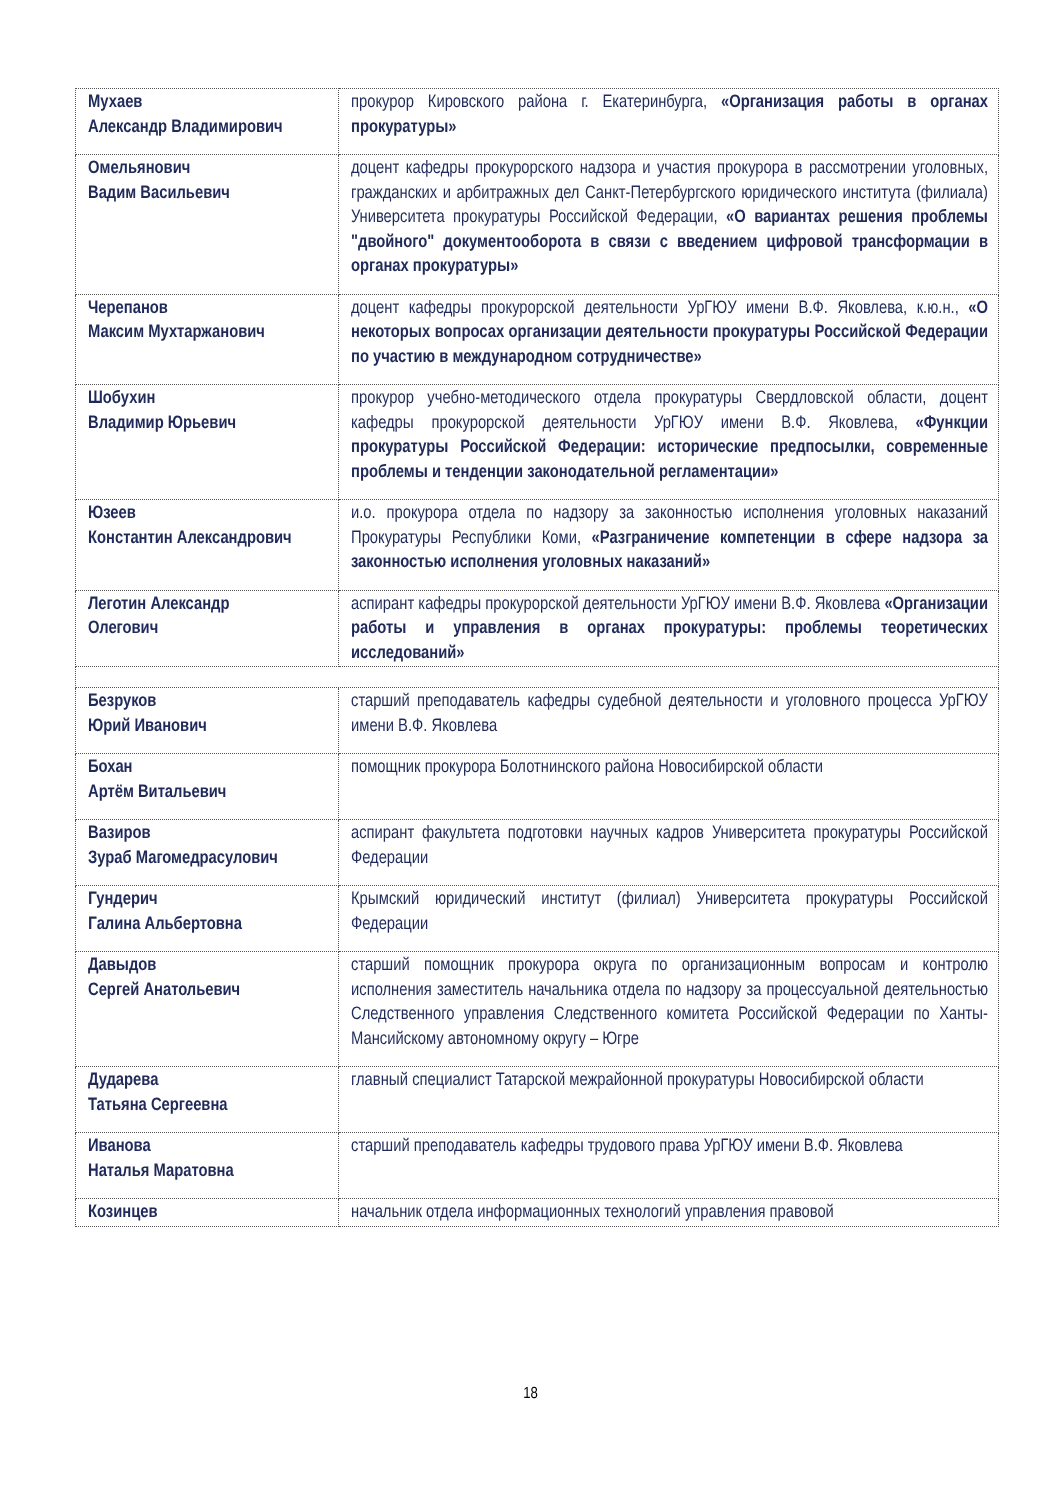| Мухаев Александр Владимирович | прокурор Кировского района г. Екатеринбурга, «Организация работы в органах прокуратуры» |
| Омельянович Вадим Васильевич | доцент кафедры прокурорского надзора и участия прокурора в рассмотрении уголовных, гражданских и арбитражных дел Санкт-Петербургского юридического института (филиала) Университета прокуратуры Российской Федерации, «О вариантах решения проблемы "двойного" документооборота в связи с введением цифровой трансформации в органах прокуратуры» |
| Черепанов Максим Мухтаржанович | доцент кафедры прокурорской деятельности УрГЮУ имени В.Ф. Яковлева, к.ю.н., «О некоторых вопросах организации деятельности прокуратуры Российской Федерации по участию в международном сотрудничестве» |
| Шобухин Владимир Юрьевич | прокурор учебно-методического отдела прокуратуры Свердловской области, доцент кафедры прокурорской деятельности УрГЮУ имени В.Ф. Яковлева, «Функции прокуратуры Российской Федерации: исторические предпосылки, современные проблемы и тенденции законодательной регламентации» |
| Юзеев Константин Александрович | и.о. прокурора отдела по надзору за законностью исполнения уголовных наказаний Прокуратуры Республики Коми, «Разграничение компетенции в сфере надзора за законностью исполнения уголовных наказаний» |
| Леготин Александр Олегович | аспирант кафедры прокурорской деятельности УрГЮУ имени В.Ф. Яковлева «Организации работы и управления в органах прокуратуры: проблемы теоретических исследований» |
| Безруков Юрий Иванович | старший преподаватель кафедры судебной деятельности и уголовного процесса УрГЮУ имени В.Ф. Яковлева |
| Бохан Артём Витальевич | помощник прокурора Болотнинского района Новосибирской области |
| Вазиров Зураб Магомедрасулович | аспирант факультета подготовки научных кадров Университета прокуратуры Российской Федерации |
| Гундерич Галина Альбертовна | Крымский юридический институт (филиал) Университета прокуратуры Российской Федерации |
| Давыдов Сергей Анатольевич | старший помощник прокурора округа по организационным вопросам и контролю исполнения заместитель начальника отдела по надзору за процессуальной деятельностью Следственного управления Следственного комитета Российской Федерации по Ханты-Мансийскому автономному округу – Югре |
| Дударева Татьяна Сергеевна | главный специалист Татарской межрайонной прокуратуры Новосибирской области |
| Иванова Наталья Маратовна | старший преподаватель кафедры трудового права УрГЮУ имени В.Ф. Яковлева |
| Козинцев | начальник отдела информационных технологий управления правовой |
18